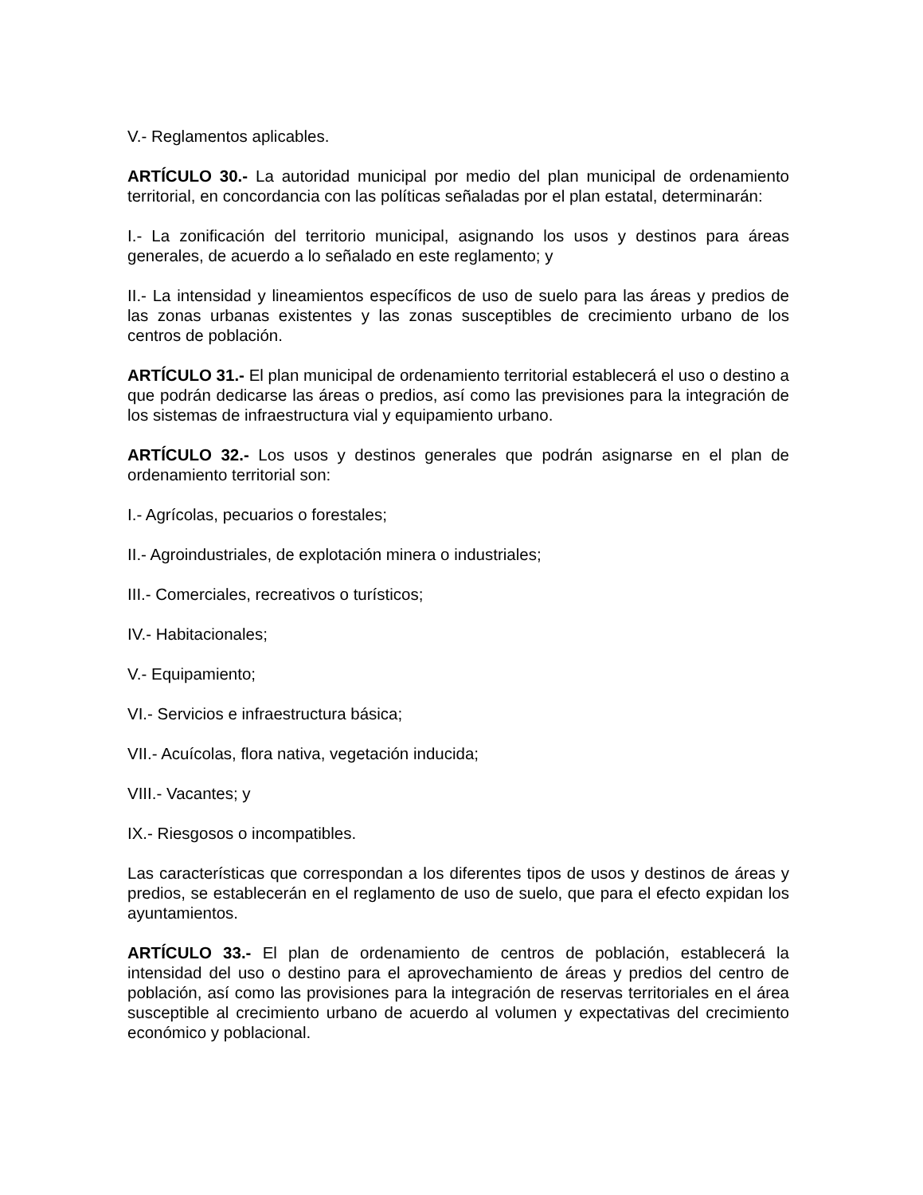V.- Reglamentos aplicables.
ARTÍCULO 30.- La autoridad municipal por medio del plan municipal de ordenamiento territorial, en concordancia con las políticas señaladas por el plan estatal, determinarán:
I.- La zonificación del territorio municipal, asignando los usos y destinos para áreas generales, de acuerdo a lo señalado en este reglamento; y
II.- La intensidad y lineamientos específicos de uso de suelo para las áreas y predios de las zonas urbanas existentes y las zonas susceptibles de crecimiento urbano de los centros de población.
ARTÍCULO 31.- El plan municipal de ordenamiento territorial establecerá el uso o destino a que podrán dedicarse las áreas o predios, así como las previsiones para la integración de los sistemas de infraestructura vial y equipamiento urbano.
ARTÍCULO 32.- Los usos y destinos generales que podrán asignarse en el plan de ordenamiento territorial son:
I.- Agrícolas, pecuarios o forestales;
II.- Agroindustriales, de explotación minera o industriales;
III.- Comerciales, recreativos o turísticos;
IV.- Habitacionales;
V.- Equipamiento;
VI.- Servicios e infraestructura básica;
VII.- Acuícolas, flora nativa, vegetación inducida;
VIII.- Vacantes; y
IX.- Riesgosos o incompatibles.
Las características que correspondan a los diferentes tipos de usos y destinos de áreas y predios, se establecerán en el reglamento de uso de suelo, que para el efecto expidan los ayuntamientos.
ARTÍCULO 33.- El plan de ordenamiento de centros de población, establecerá la intensidad del uso o destino para el aprovechamiento de áreas y predios del centro de población, así como las provisiones para la integración de reservas territoriales en el área susceptible al crecimiento urbano de acuerdo al volumen y expectativas del crecimiento económico y poblacional.